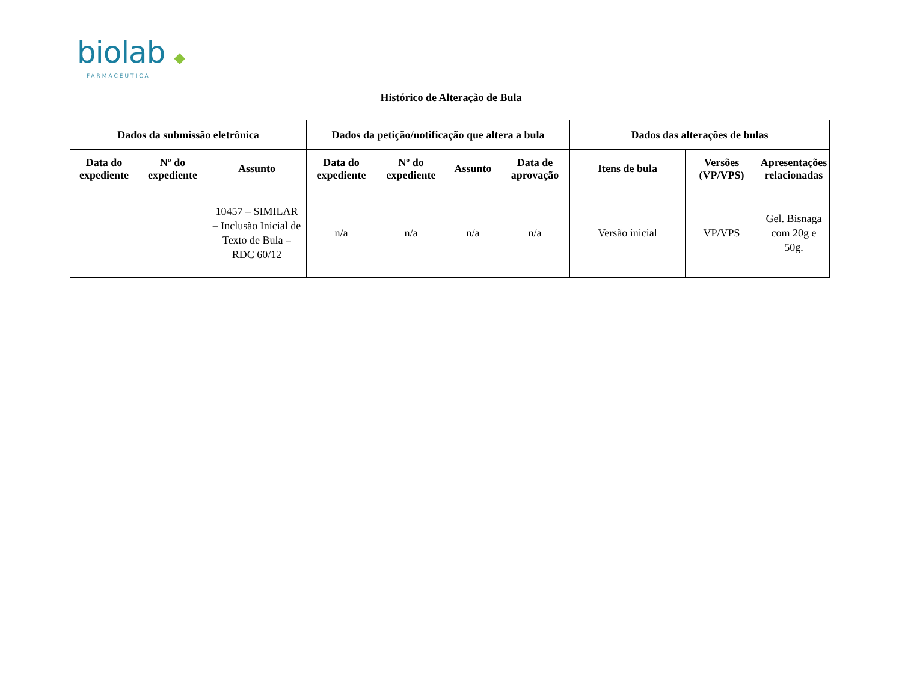biolab ◆
FARMACÊUTICA
Histórico de Alteração de Bula
| Dados da submissão eletrônica | | | Dados da petição/notificação que altera a bula | | | | Dados das alterações de bulas | | |
| --- | --- | --- | --- | --- | --- | --- | --- | --- | --- |
| Data do expediente | Nº do expediente | Assunto | Data do expediente | Nº do expediente | Assunto | Data de aprovação | Itens de bula | Versões (VP/VPS) | Apresentações relacionadas |
| | | 10457 – SIMILAR – Inclusão Inicial de Texto de Bula – RDC 60/12 | n/a | n/a | n/a | n/a | Versão inicial | VP/VPS | Gel. Bisnaga com 20g e 50g. |